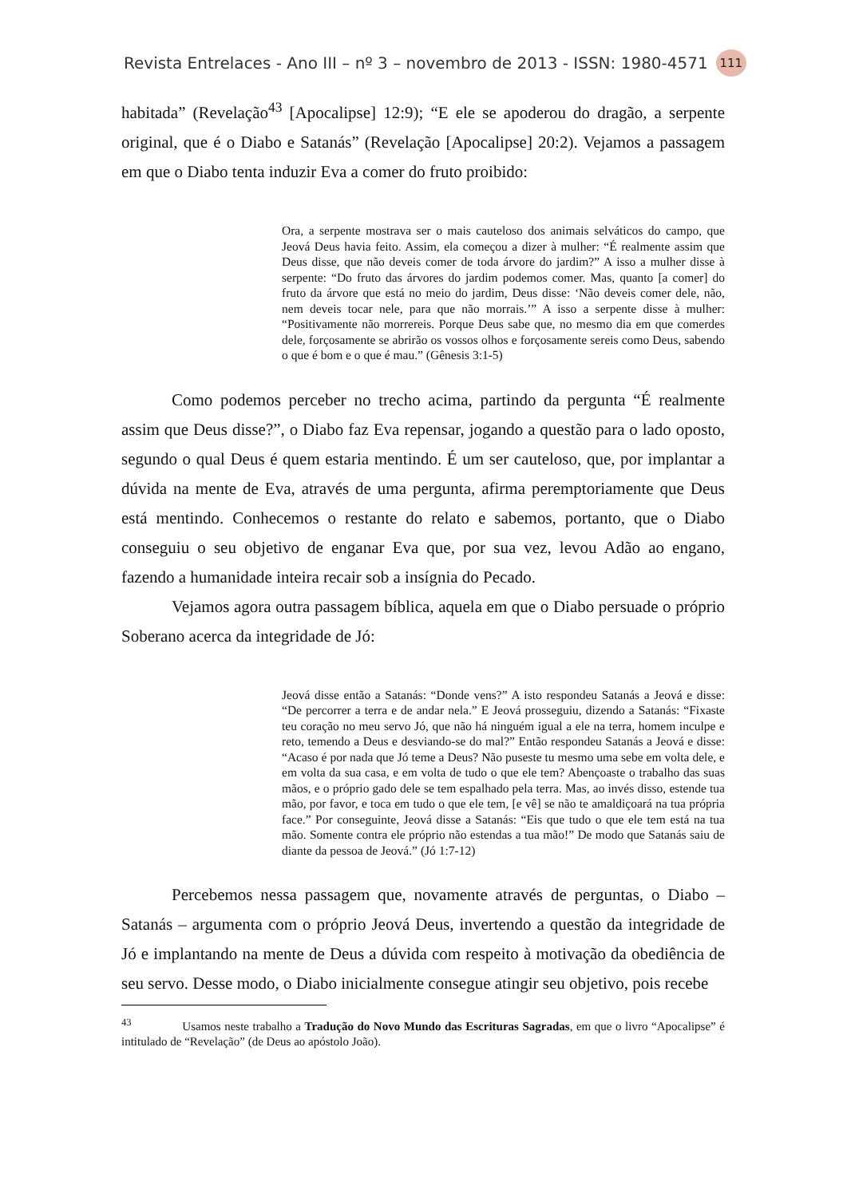Revista Entrelaces - Ano III – nº 3 – novembro de 2013 - ISSN: 1980-4571 111
habitada” (Revelação<sup>43</sup> [Apocalipse] 12:9); “E ele se apoderou do dragão, a serpente original, que é o Diabo e Satanás” (Revelação [Apocalipse] 20:2). Vejamos a passagem em que o Diabo tenta induzir Eva a comer do fruto proibido:
Ora, a serpente mostrava ser o mais cauteloso dos animais selváticos do campo, que Jeová Deus havia feito. Assim, ela começou a dizer à mulher: “É realmente assim que Deus disse, que não deveis comer de toda árvore do jardim?” A isso a mulher disse à serpente: “Do fruto das árvores do jardim podemos comer. Mas, quanto [a comer] do fruto da árvore que está no meio do jardim, Deus disse: ‘Não deveis comer dele, não, nem deveis tocar nele, para que não morrais.’” A isso a serpente disse à mulher: “Positivamente não morrereis. Porque Deus sabe que, no mesmo dia em que comerdes dele, forçosamente se abrirão os vossos olhos e forçosamente sereis como Deus, sabendo o que é bom e o que é mau.” (Gênesis 3:1-5)
Como podemos perceber no trecho acima, partindo da pergunta “É realmente assim que Deus disse?”, o Diabo faz Eva repensar, jogando a questão para o lado oposto, segundo o qual Deus é quem estaria mentindo. É um ser cauteloso, que, por implantar a dúvida na mente de Eva, através de uma pergunta, afirma peremptoriamente que Deus está mentindo. Conhecemos o restante do relato e sabemos, portanto, que o Diabo conseguiu o seu objetivo de enganar Eva que, por sua vez, levou Adão ao engano, fazendo a humanidade inteira recair sob a insígnia do Pecado.
Vejamos agora outra passagem bíblica, aquela em que o Diabo persuade o próprio Soberano acerca da integridade de Jó:
Jeová disse então a Satanás: “Donde vens?” A isto respondeu Satanás a Jeová e disse: “De percorrer a terra e de andar nela.” E Jeová prosseguiu, dizendo a Satanás: “Fixaste teu coração no meu servo Jó, que não há ninguém igual a ele na terra, homem inculpe e reto, temendo a Deus e desviando-se do mal?” Então respondeu Satanás a Jeová e disse: “Acaso é por nada que Jó teme a Deus? Não puseste tu mesmo uma sebe em volta dele, e em volta da sua casa, e em volta de tudo o que ele tem? Abençoaste o trabalho das suas mãos, e o próprio gado dele se tem espalhado pela terra. Mas, ao invés disso, estende tua mão, por favor, e toca em tudo o que ele tem, [e vê] se não te amaldiçoará na tua própria face.” Por conseguinte, Jeová disse a Satanás: “Eis que tudo o que ele tem está na tua mão. Somente contra ele próprio não estendas a tua mão!” De modo que Satanás saiu de diante da pessoa de Jeová.” (Jó 1:7-12)
Percebemos nessa passagem que, novamente através de perguntas, o Diabo – Satanás – argumenta com o próprio Jeová Deus, invertendo a questão da integridade de Jó e implantando na mente de Deus a dúvida com respeito à motivação da obediência de seu servo. Desse modo, o Diabo inicialmente consegue atingir seu objetivo, pois recebe
<sup>43</sup> Usamos neste trabalho a Tradução do Novo Mundo das Escrituras Sagradas, em que o livro “Apocalipse” é intitulado de “Revelação” (de Deus ao apóstolo João).